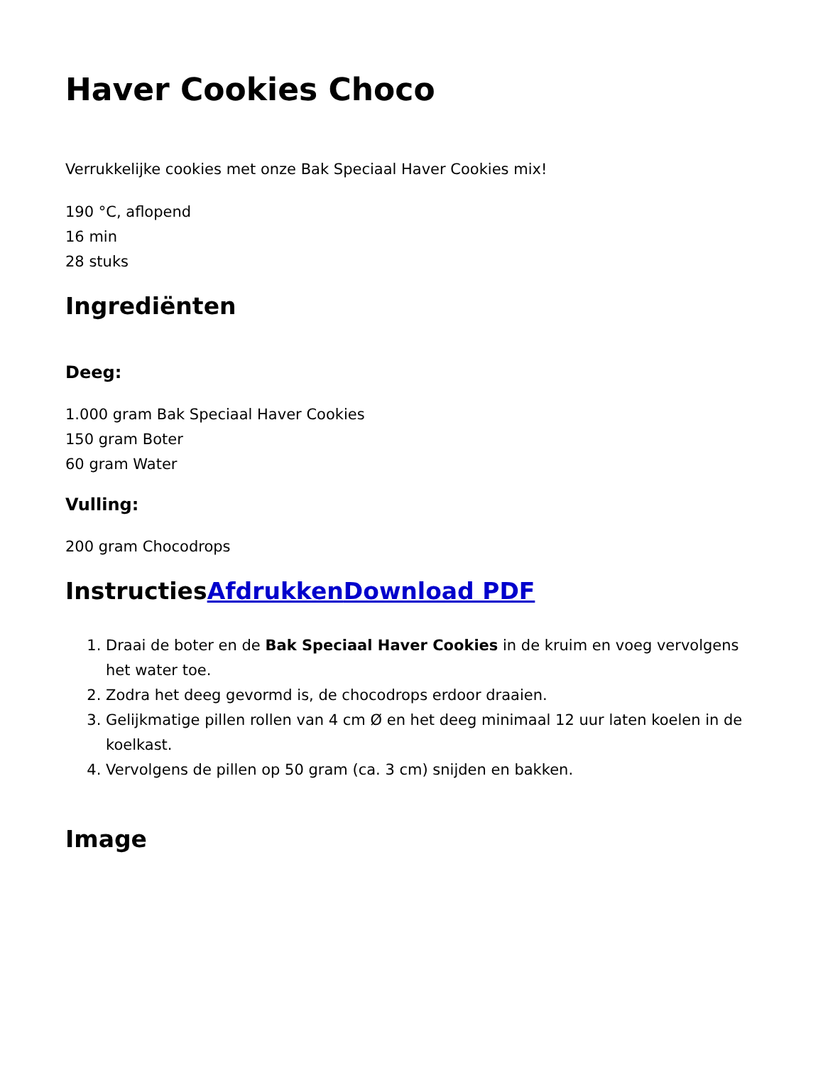Haver Cookies Choco
Verrukkelijke cookies met onze Bak Speciaal Haver Cookies mix!
190 °C, aflopend
16 min
28 stuks
Ingrediënten
Deeg:
1.000 gram Bak Speciaal Haver Cookies
150 gram Boter
60 gram Water
Vulling:
200 gram Chocodrops
InstructiesAfdrukken Download PDF
1. Draai de boter en de Bak Speciaal Haver Cookies in de kruim en voeg vervolgens het water toe.
2. Zodra het deeg gevormd is, de chocodrops erdoor draaien.
3. Gelijkmatige pillen rollen van 4 cm Ø en het deeg minimaal 12 uur laten koelen in de koelkast.
4. Vervolgens de pillen op 50 gram (ca. 3 cm) snijden en bakken.
Image